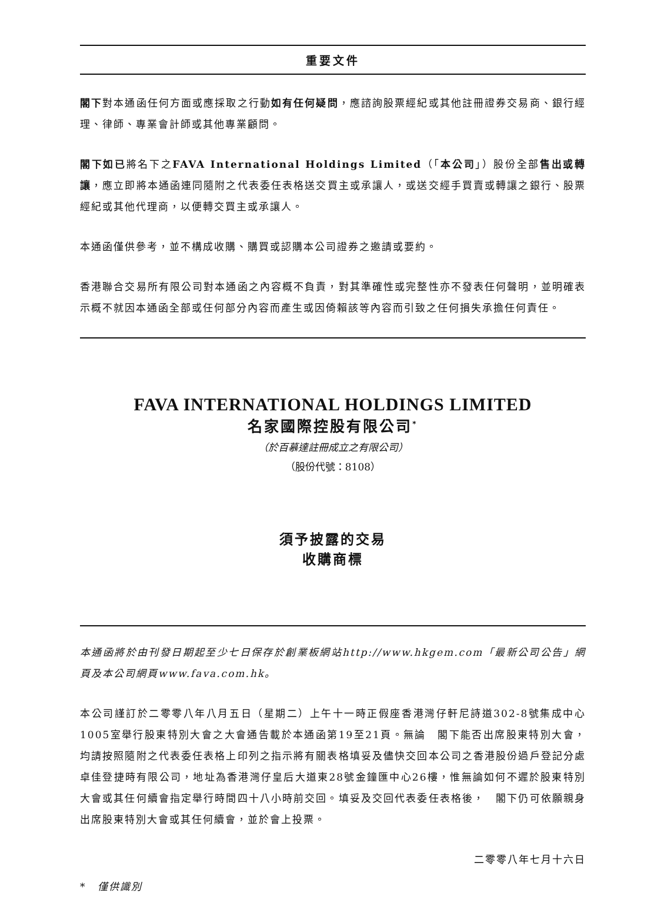重要文件
閣下對本通函任何方面或應採取之行動如有任何疑問，應諮詢股票經紀或其他註冊證券交易商、銀行經理、律師、專業會計師或其他專業顧問。
閣下如已將名下之FAVA International Holdings Limited（「本公司」）股份全部售出或轉讓，應立即將本通函連同隨附之代表委任表格送交買主或承讓人，或送交經手買賣或轉讓之銀行、股票經紀或其他代理商，以便轉交買主或承讓人。
本通函僅供參考，並不構成收購、購買或認購本公司證券之邀請或要約。
香港聯合交易所有限公司對本通函之內容概不負責，對其準確性或完整性亦不發表任何聲明，並明確表示概不就因本通函全部或任何部分內容而產生或因倚賴該等內容而引致之任何損失承擔任何責任。
FAVA INTERNATIONAL HOLDINGS LIMITED
名家國際控股有限公司<sup>*</sup>
（於百慕達註冊成立之有限公司）
（股份代號：8108）
須予披露的交易
收購商標
本通函將於由刊發日期起至少七日保存於創業板網站http://www.hkgem.com「最新公司公告」網頁及本公司網頁www.fava.com.hk。
本公司謹訂於二零零八年八月五日（星期二）上午十一時正假座香港灣仔軒尼詩道302-8號集成中心1005室舉行股東特別大會之大會通告載於本通函第19至21頁。無論　閣下能否出席股東特別大會，均請按照隨附之代表委任表格上印列之指示將有關表格填妥及儘快交回本公司之香港股份過戶登記分處卓佳登捷時有限公司，地址為香港灣仔皇后大道東28號金鐘匯中心26樓，惟無論如何不遲於股東特別大會或其任何續會指定舉行時間四十八小時前交回。填妥及交回代表委任表格後，　閣下仍可依願親身出席股東特別大會或其任何續會，並於會上投票。
二零零八年七月十六日
*　僅供識別